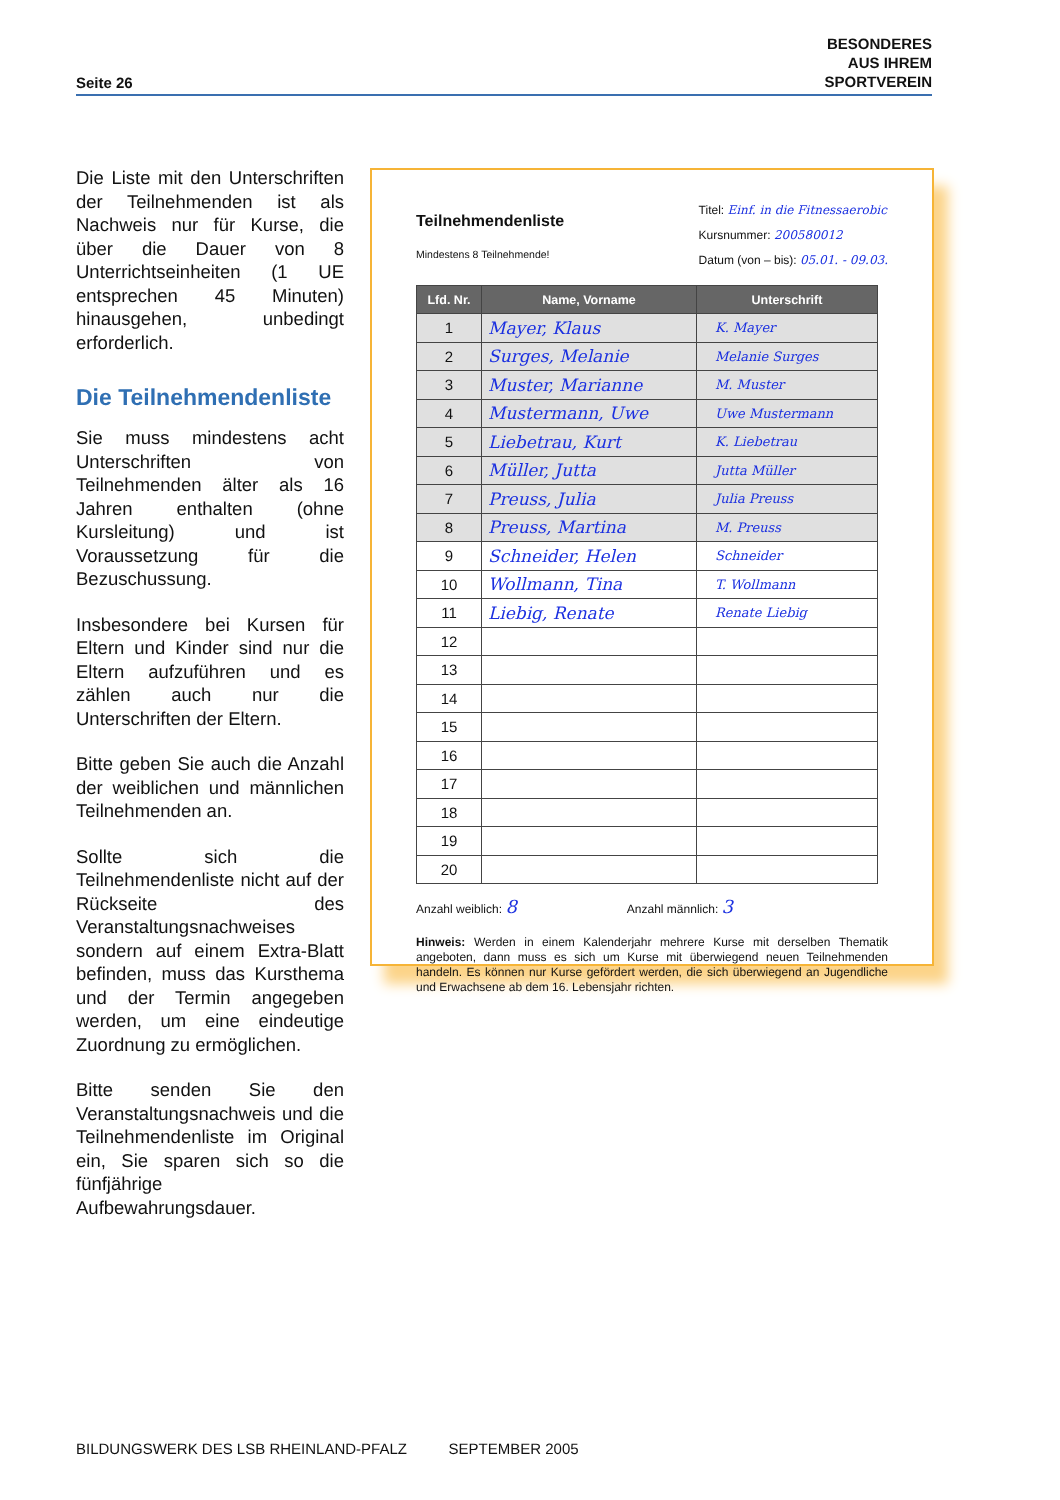Seite 26 BESONDERES
AUS IHREM
SPORTVEREIN
Die Liste mit den Unterschriften der Teilnehmenden ist als Nachweis nur für Kurse, die über die Dauer von 8 Unterrichtseinheiten (1 UE entsprechen 45 Minuten) hinausgehen, unbedingt erforderlich.
Die Teilnehmendenliste
Sie muss mindestens acht Unterschriften von Teilnehmenden älter als 16 Jahren enthalten (ohne Kursleitung) und ist Voraussetzung für die Bezuschussung.
Insbesondere bei Kursen für Eltern und Kinder sind nur die Eltern aufzuführen und es zählen auch nur die Unterschriften der Eltern.
Bitte geben Sie auch die Anzahl der weiblichen und männlichen Teilnehmenden an.
Sollte sich die Teilnehmendenliste nicht auf der Rückseite des Veranstaltungsnachweises sondern auf einem Extra-Blatt befinden, muss das Kursthema und der Termin angegeben werden, um eine eindeutige Zuordnung zu ermöglichen.
Bitte senden Sie den Veranstaltungsnachweis und die Teilnehmendenliste im Original ein, Sie sparen sich so die fünfjährige Aufbewahrungsdauer.
Teilnehmendenliste
Mindestens 8 Teilnehmende!
Titel: Einf. in die Fitnessaerobic
Kursnummer: 200580012
Datum (von – bis): 05.01. - 09.03.
| Lfd. Nr. | Name, Vorname | Unterschrift |
| --- | --- | --- |
| 1 | Mayer, Klaus | K. Mayer |
| 2 | Surges, Melanie | Melanie Surges |
| 3 | Muster, Marianne | M. Muster |
| 4 | Mustermann, Uwe | Uwe Mustermann |
| 5 | Liebetrau, Kurt | K. Liebetrau |
| 6 | Müller, Jutta | Jutta Müller |
| 7 | Preuss, Julia | Julia Preuss |
| 8 | Preuss, Martina | M. Preuss |
| 9 | Schneider, Helen | Schneider |
| 10 | Wollmann, Tina | T. Wollmann |
| 11 | Liebig, Renate | Renate Liebig |
| 12 | | |
| 13 | | |
| 14 | | |
| 15 | | |
| 16 | | |
| 17 | | |
| 18 | | |
| 19 | | |
| 20 | | |
Anzahl weiblich: 8 Anzahl männlich: 3
Hinweis: Werden in einem Kalenderjahr mehrere Kurse mit derselben Thematik angeboten, dann muss es sich um Kurse mit überwiegend neuen Teilnehmenden handeln. Es können nur Kurse gefördert werden, die sich überwiegend an Jugendliche und Erwachsene ab dem 16. Lebensjahr richten.
BILDUNGSWERK DES LSB RHEINLAND-PFALZ SEPTEMBER 2005